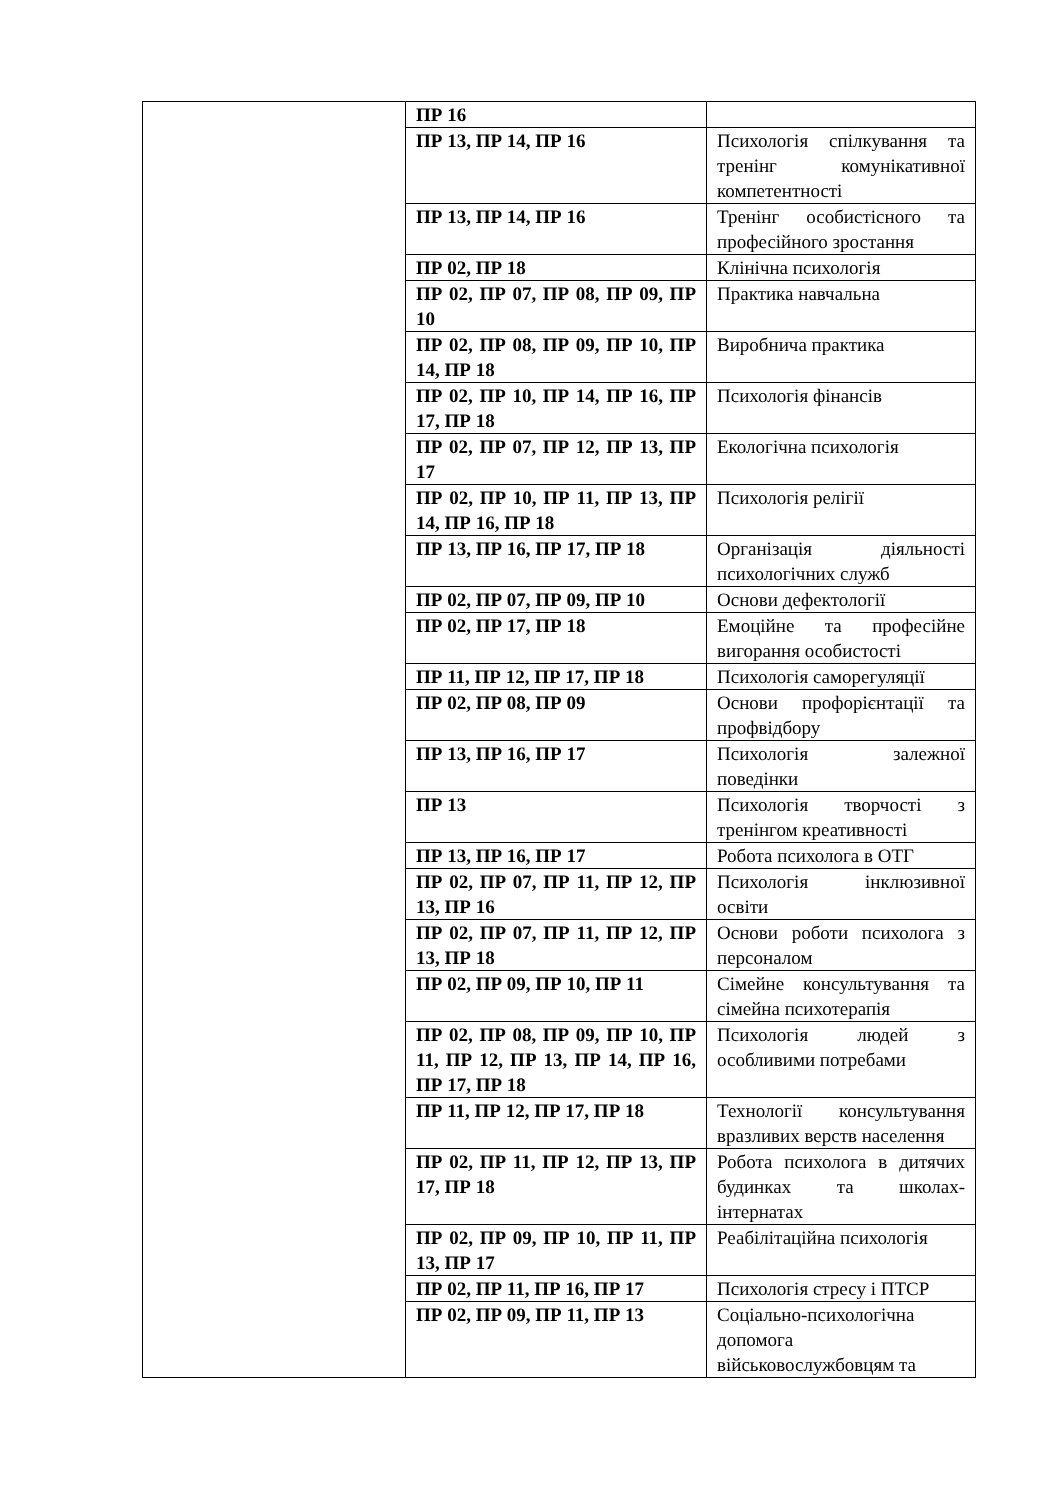| | ПР 16 | |
| | ПР 13, ПР 14, ПР 16 | Психологія спілкування та тренінг комунікативної компетентності |
| | ПР 13, ПР 14, ПР 16 | Тренінг особистісного та професійного зростання |
| | ПР 02, ПР 18 | Клінічна психологія |
| | ПР 02, ПР 07, ПР 08, ПР 09, ПР 10 | Практика навчальна |
| | ПР 02, ПР 08, ПР 09, ПР 10, ПР 14, ПР 18 | Виробнича практика |
| | ПР 02, ПР 10, ПР 14, ПР 16, ПР 17, ПР 18 | Психологія фінансів |
| | ПР 02, ПР 07, ПР 12, ПР 13, ПР 17 | Екологічна психологія |
| | ПР 02, ПР 10, ПР 11, ПР 13, ПР 14, ПР 16, ПР 18 | Психологія релігії |
| | ПР 13, ПР 16, ПР 17, ПР 18 | Організація діяльності психологічних служб |
| | ПР 02, ПР 07, ПР 09, ПР 10 | Основи дефектології |
| | ПР 02, ПР 17, ПР 18 | Емоційне та професійне вигорання особистості |
| | ПР 11, ПР 12, ПР 17, ПР 18 | Психологія саморегуляції |
| | ПР 02, ПР 08, ПР 09 | Основи профорієнтації та профвідбору |
| | ПР 13, ПР 16, ПР 17 | Психологія залежної поведінки |
| | ПР 13 | Психологія творчості з тренінгом креативності |
| | ПР 13, ПР 16, ПР 17 | Робота психолога в ОТГ |
| | ПР 02, ПР 07, ПР 11, ПР 12, ПР 13, ПР 16 | Психологія інклюзивної освіти |
| | ПР 02, ПР 07, ПР 11, ПР 12, ПР 13, ПР 18 | Основи роботи психолога з персоналом |
| | ПР 02, ПР 09, ПР 10, ПР 11 | Сімейне консультування та сімейна психотерапія |
| | ПР 02, ПР 08, ПР 09, ПР 10, ПР 11, ПР 12, ПР 13, ПР 14, ПР 16, ПР 17, ПР 18 | Психологія людей з особливими потребами |
| | ПР 11, ПР 12, ПР 17, ПР 18 | Технології консультування вразливих верств населення |
| | ПР 02, ПР 11, ПР 12, ПР 13, ПР 17, ПР 18 | Робота психолога в дитячих будинках та школах-інтернатах |
| | ПР 02, ПР 09, ПР 10, ПР 11, ПР 13, ПР 17 | Реабілітаційна психологія |
| | ПР 02, ПР 11, ПР 16, ПР 17 | Психологія стресу і ПТСР |
| | ПР 02, ПР 09, ПР 11, ПР 13 | Соціально-психологічна допомога військовослужбовцям та |